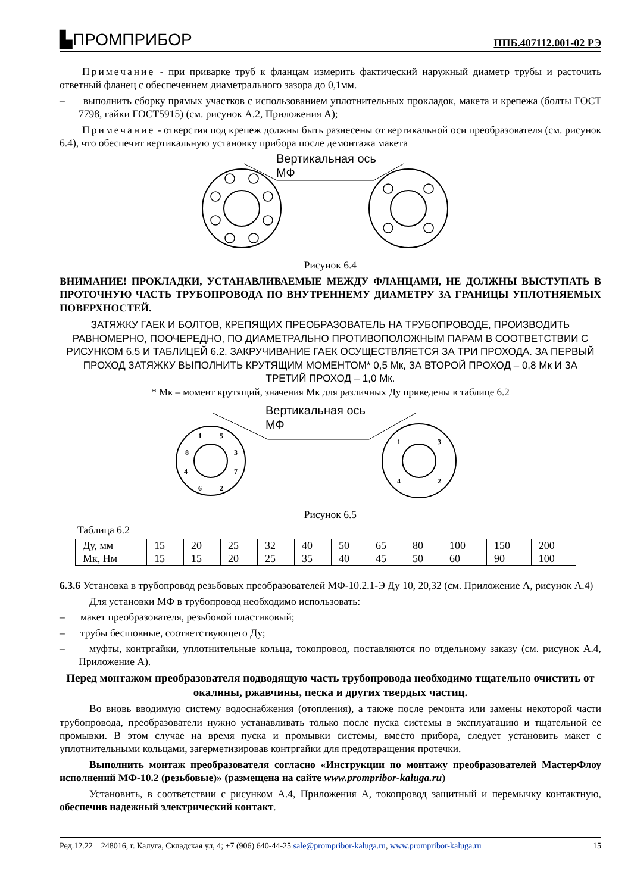▙ПРОМПРИБОР ППБ.407112.001-02 РЭ
Примечание - при приварке труб к фланцам измерить фактический наружный диаметр трубы и расточить ответный фланец с обеспечением диаметрального зазора до 0,1мм.
– выполнить сборку прямых участков с использованием уплотнительных прокладок, макета и крепежа (болты ГОСТ 7798, гайки ГОСТ5915) (см. рисунок А.2, Приложения А);
Примечание - отверстия под крепеж должны быть разнесены от вертикальной оси преобразователя (см. рисунок 6.4), что обеспечит вертикальную установку прибора после демонтажа макета
Вертикальная ось
МФ
Рисунок 6.4
ВНИМАНИЕ! ПРОКЛАДКИ, УСТАНАВЛИВАЕМЫЕ МЕЖДУ ФЛАНЦАМИ, НЕ ДОЛЖНЫ ВЫСТУПАТЬ В ПРОТОЧНУЮ ЧАСТЬ ТРУБОПРОВОДА ПО ВНУТРЕННЕМУ ДИАМЕТРУ ЗА ГРАНИЦЫ УПЛОТНЯЕМЫХ ПОВЕРХНОСТЕЙ.
ЗАТЯЖКУ ГАЕК И БОЛТОВ, КРЕПЯЩИХ ПРЕОБРАЗОВАТЕЛЬ НА ТРУБОПРОВОДЕ, ПРОИЗВОДИТЬ РАВНОМЕРНО, ПООЧЕРЕДНО, ПО ДИАМЕТРАЛЬНО ПРОТИВОПОЛОЖНЫМ ПАРАМ В СООТВЕТСТВИИ С РИСУНКОМ 6.5 И ТАБЛИЦЕЙ 6.2. ЗАКРУЧИВАНИЕ ГАЕК ОСУЩЕСТВЛЯЕТСЯ ЗА ТРИ ПРОХОДА. ЗА ПЕРВЫЙ ПРОХОД ЗАТЯЖКУ ВЫПОЛНИТЬ КРУТЯЩИМ МОМЕНТОМ* 0,5 Мк, ЗА ВТОРОЙ ПРОХОД – 0,8 Мк И ЗА ТРЕТИЙ ПРОХОД – 1,0 Мк.
* Мк – момент крутящий, значения Мк для различных Ду приведены в таблице 6.2
1
5
3
8
4
7
6
2
1
3
4
2
Вертикальная ось
МФ
Рисунок 6.5
Таблица 6.2
| Ду, мм | 15 | 20 | 25 | 32 | 40 | 50 | 65 | 80 | 100 | 150 | 200 |
| Мк, Нм | 15 | 15 | 20 | 25 | 35 | 40 | 45 | 50 | 60 | 90 | 100 |
6.3.6 Установка в трубопровод резьбовых преобразователей МФ-10.2.1-Э Ду 10, 20,32 (см. Приложение А, рисунок А.4)
Для установки МФ в трубопровод необходимо использовать:
– макет преобразователя, резьбовой пластиковый;
– трубы бесшовные, соответствующего Ду;
– муфты, контргайки, уплотнительные кольца, токопровод, поставляются по отдельному заказу (см. рисунок А.4, Приложение А).
Перед монтажом преобразователя подводящую часть трубопровода необходимо тщательно очистить от окалины, ржавчины, песка и других твердых частиц.
Во вновь вводимую систему водоснабжения (отопления), а также после ремонта или замены некоторой части трубопровода, преобразователи нужно устанавливать только после пуска системы в эксплуатацию и тщательной ее промывки. В этом случае на время пуска и промывки системы, вместо прибора, следует установить макет с уплотнительными кольцами, загерметизировав контргайки для предотвращения протечки.
Выполнить монтаж преобразователя согласно «Инструкции по монтажу преобразователей МастерФлоу исполнений МФ-10.2 (резьбовые)» (размещена на сайте www.prompribor-kaluga.ru)
Установить, в соответствии с рисунком А.4, Приложения А, токопровод защитный и перемычку контактную, обеспечив надежный электрический контакт.
Ред.12.22 248016, г. Калуга, Складская ул, 4; +7 (906) 640-44-25 sale@prompribor-kaluga.ru, www.prompribor-kaluga.ru 15